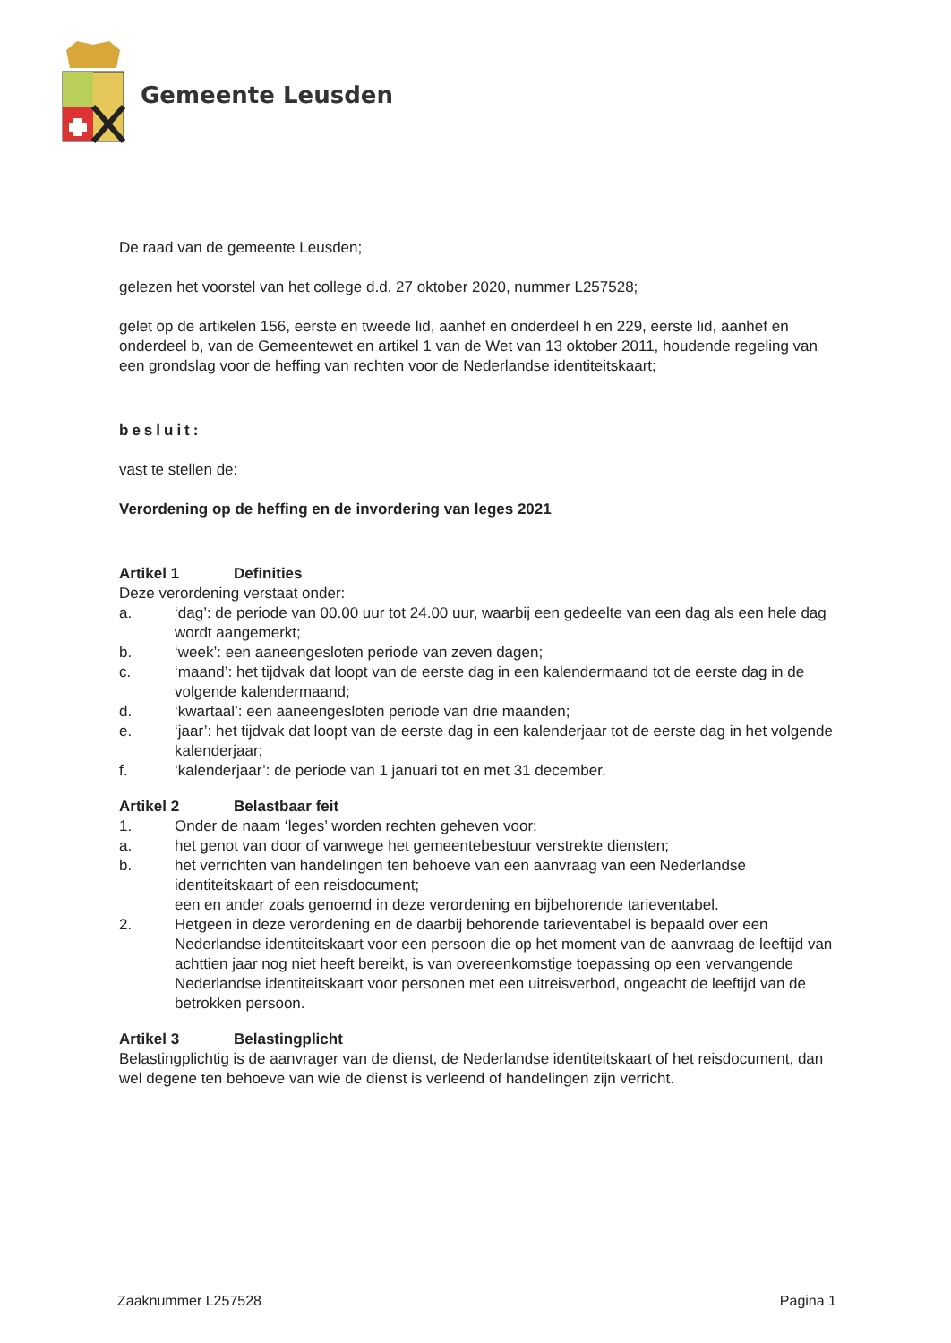Gemeente Leusden
De raad van de gemeente Leusden;
gelezen het voorstel van het college d.d. 27 oktober 2020, nummer L257528;
gelet op de artikelen 156, eerste en tweede lid, aanhef en onderdeel h en 229, eerste lid, aanhef en onderdeel b, van de Gemeentewet en artikel 1 van de Wet van 13 oktober 2011, houdende regeling van een grondslag voor de heffing van rechten voor de Nederlandse identiteitskaart;
besluit:
vast te stellen de:
Verordening op de heffing en de invordering van leges 2021
Artikel 1 Definities
Deze verordening verstaat onder:
a. ‘dag’: de periode van 00.00 uur tot 24.00 uur, waarbij een gedeelte van een dag als een hele dag wordt aangemerkt;
b. ‘week’: een aaneengesloten periode van zeven dagen;
c. ‘maand’: het tijdvak dat loopt van de eerste dag in een kalendermaand tot de eerste dag in de volgende kalendermaand;
d. ‘kwartaal’: een aaneengesloten periode van drie maanden;
e. ‘jaar’: het tijdvak dat loopt van de eerste dag in een kalenderjaar tot de eerste dag in het volgende kalenderjaar;
f. ‘kalenderjaar’: de periode van 1 januari tot en met 31 december.
Artikel 2 Belastbaar feit
1. Onder de naam ‘leges’ worden rechten geheven voor:
a. het genot van door of vanwege het gemeentebestuur verstrekte diensten;
b. het verrichten van handelingen ten behoeve van een aanvraag van een Nederlandse identiteitskaart of een reisdocument;
een en ander zoals genoemd in deze verordening en bijbehorende tarieventabel.
2. Hetgeen in deze verordening en de daarbij behorende tarieventabel is bepaald over een Nederlandse identiteitskaart voor een persoon die op het moment van de aanvraag de leeftijd van achttien jaar nog niet heeft bereikt, is van overeenkomstige toepassing op een vervangende Nederlandse identiteitskaart voor personen met een uitreisverbod, ongeacht de leeftijd van de betrokken persoon.
Artikel 3 Belastingplicht
Belastingplichtig is de aanvrager van de dienst, de Nederlandse identiteitskaart of het reisdocument, dan wel degene ten behoeve van wie de dienst is verleend of handelingen zijn verricht.
Zaaknummer L257528 Pagina 1